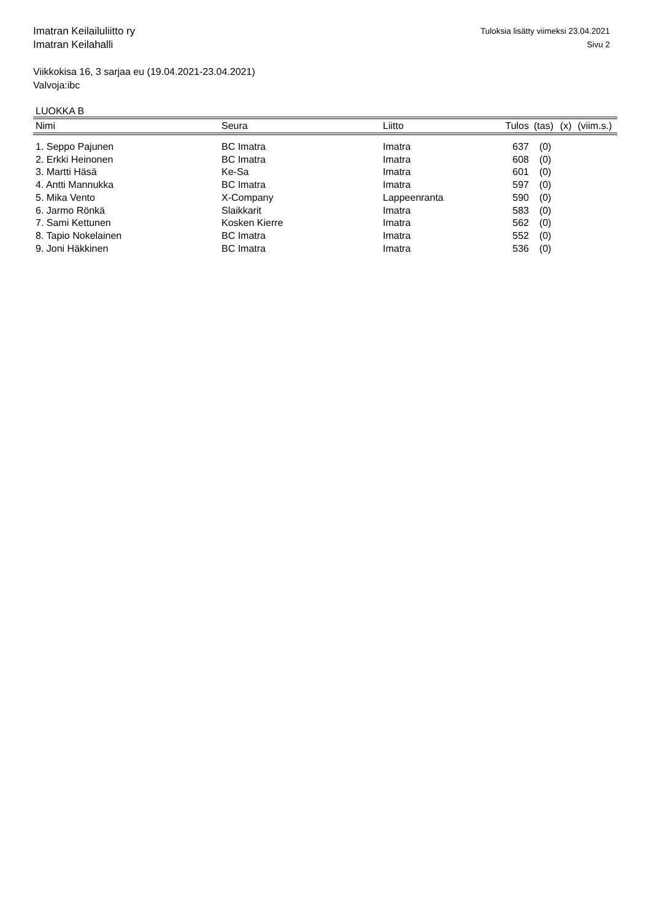Imatran Keilailuliitto ry
Imatran Keilahalli
Tuloksia lisätty viimeksi 23.04.2021
Sivu 2
Viikkokisa 16, 3 sarjaa eu (19.04.2021-23.04.2021)
Valvoja:ibc
LUOKKA B
| Nimi | Seura | Liitto | Tulos | (tas) | (x) | (viim.s.) |
| --- | --- | --- | --- | --- | --- | --- |
| 1. Seppo Pajunen | BC Imatra | Imatra | 637 | (0) | | |
| 2. Erkki Heinonen | BC Imatra | Imatra | 608 | (0) | | |
| 3. Martti Häsä | Ke-Sa | Imatra | 601 | (0) | | |
| 4. Antti Mannukka | BC Imatra | Imatra | 597 | (0) | | |
| 5. Mika Vento | X-Company | Lappeenranta | 590 | (0) | | |
| 6. Jarmo Rönkä | Slaikkarit | Imatra | 583 | (0) | | |
| 7. Sami Kettunen | Kosken Kierre | Imatra | 562 | (0) | | |
| 8. Tapio Nokelainen | BC Imatra | Imatra | 552 | (0) | | |
| 9. Joni Häkkinen | BC Imatra | Imatra | 536 | (0) | | |